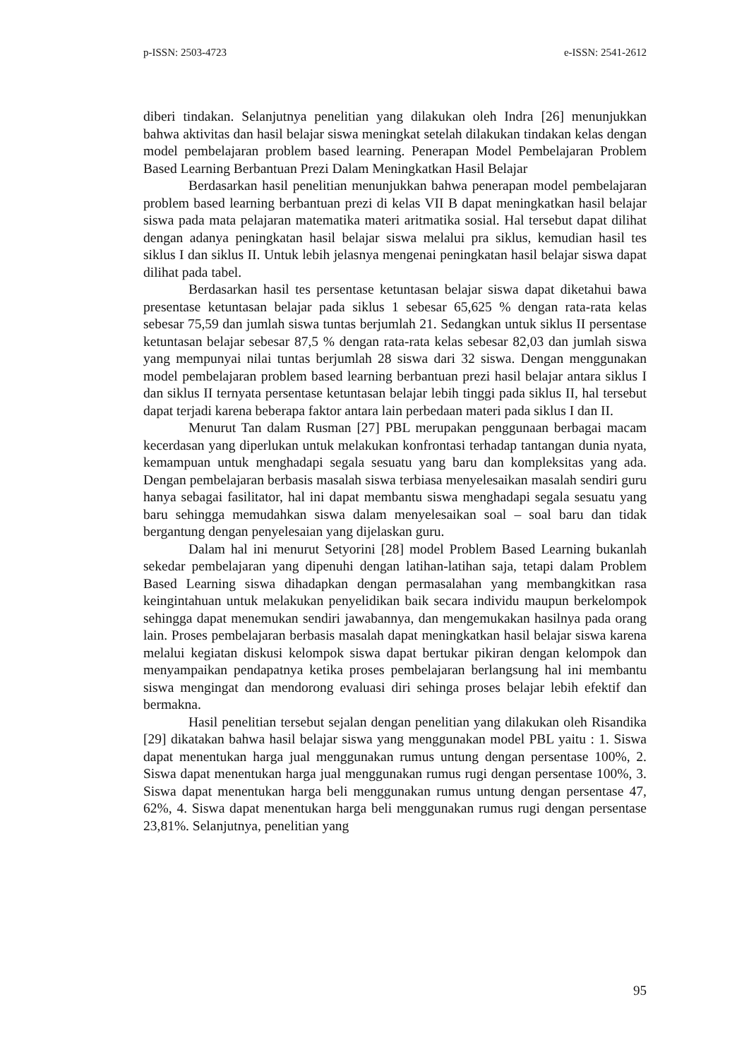p-ISSN: 2503-4723 e-ISSN: 2541-2612
diberi tindakan. Selanjutnya penelitian yang dilakukan oleh Indra [26] menunjukkan bahwa aktivitas dan hasil belajar siswa meningkat setelah dilakukan tindakan kelas dengan model pembelajaran problem based learning. Penerapan Model Pembelajaran Problem Based Learning Berbantuan Prezi Dalam Meningkatkan Hasil Belajar
Berdasarkan hasil penelitian menunjukkan bahwa penerapan model pembelajaran problem based learning berbantuan prezi di kelas VII B dapat meningkatkan hasil belajar siswa pada mata pelajaran matematika materi aritmatika sosial. Hal tersebut dapat dilihat dengan adanya peningkatan hasil belajar siswa melalui pra siklus, kemudian hasil tes siklus I dan siklus II. Untuk lebih jelasnya mengenai peningkatan hasil belajar siswa dapat dilihat pada tabel.
Berdasarkan hasil tes persentase ketuntasan belajar siswa dapat diketahui bawa presentase ketuntasan belajar pada siklus 1 sebesar 65,625 % dengan rata-rata kelas sebesar 75,59 dan jumlah siswa tuntas berjumlah 21. Sedangkan untuk siklus II persentase ketuntasan belajar sebesar 87,5 % dengan rata-rata kelas sebesar 82,03 dan jumlah siswa yang mempunyai nilai tuntas berjumlah 28 siswa dari 32 siswa. Dengan menggunakan model pembelajaran problem based learning berbantuan prezi hasil belajar antara siklus I dan siklus II ternyata persentase ketuntasan belajar lebih tinggi pada siklus II, hal tersebut dapat terjadi karena beberapa faktor antara lain perbedaan materi pada siklus I dan II.
Menurut Tan dalam Rusman [27] PBL merupakan penggunaan berbagai macam kecerdasan yang diperlukan untuk melakukan konfrontasi terhadap tantangan dunia nyata, kemampuan untuk menghadapi segala sesuatu yang baru dan kompleksitas yang ada. Dengan pembelajaran berbasis masalah siswa terbiasa menyelesaikan masalah sendiri guru hanya sebagai fasilitator, hal ini dapat membantu siswa menghadapi segala sesuatu yang baru sehingga memudahkan siswa dalam menyelesaikan soal – soal baru dan tidak bergantung dengan penyelesaian yang dijelaskan guru.
Dalam hal ini menurut Setyorini [28] model Problem Based Learning bukanlah sekedar pembelajaran yang dipenuhi dengan latihan-latihan saja, tetapi dalam Problem Based Learning siswa dihadapkan dengan permasalahan yang membangkitkan rasa keingintahuan untuk melakukan penyelidikan baik secara individu maupun berkelompok sehingga dapat menemukan sendiri jawabannya, dan mengemukakan hasilnya pada orang lain. Proses pembelajaran berbasis masalah dapat meningkatkan hasil belajar siswa karena melalui kegiatan diskusi kelompok siswa dapat bertukar pikiran dengan kelompok dan menyampaikan pendapatnya ketika proses pembelajaran berlangsung hal ini membantu siswa mengingat dan mendorong evaluasi diri sehinga proses belajar lebih efektif dan bermakna.
Hasil penelitian tersebut sejalan dengan penelitian yang dilakukan oleh Risandika [29] dikatakan bahwa hasil belajar siswa yang menggunakan model PBL yaitu : 1. Siswa dapat menentukan harga jual menggunakan rumus untung dengan persentase 100%, 2. Siswa dapat menentukan harga jual menggunakan rumus rugi dengan persentase 100%, 3. Siswa dapat menentukan harga beli menggunakan rumus untung dengan persentase 47, 62%, 4. Siswa dapat menentukan harga beli menggunakan rumus rugi dengan persentase 23,81%. Selanjutnya, penelitian yang
95